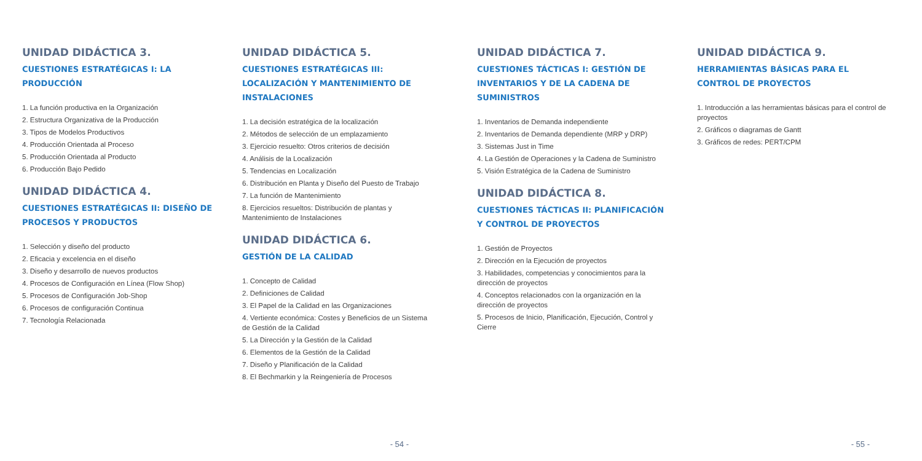UNIDAD DIDÁCTICA 3.
CUESTIONES ESTRATÉGICAS I: LA PRODUCCIÓN
1. La función productiva en la Organización
2. Estructura Organizativa de la Producción
3. Tipos de Modelos Productivos
4. Producción Orientada al Proceso
5. Producción Orientada al Producto
6. Producción Bajo Pedido
UNIDAD DIDÁCTICA 4.
CUESTIONES ESTRATÉGICAS II: DISEÑO DE PROCESOS Y PRODUCTOS
1. Selección y diseño del producto
2. Eficacia y excelencia en el diseño
3. Diseño y desarrollo de nuevos productos
4. Procesos de Configuración en Línea (Flow Shop)
5. Procesos de Configuración Job-Shop
6. Procesos de configuración Continua
7. Tecnología Relacionada
UNIDAD DIDÁCTICA 5.
CUESTIONES ESTRATÉGICAS III: LOCALIZACIÓN Y MANTENIMIENTO DE INSTALACIONES
1. La decisión estratégica de la localización
2. Métodos de selección de un emplazamiento
3. Ejercicio resuelto: Otros criterios de decisión
4. Análisis de la Localización
5. Tendencias en Localización
6. Distribución en Planta y Diseño del Puesto de Trabajo
7. La función de Mantenimiento
8. Ejercicios resueltos: Distribución de plantas y Mantenimiento de Instalaciones
UNIDAD DIDÁCTICA 6.
GESTIÓN DE LA CALIDAD
1. Concepto de Calidad
2. Definiciones de Calidad
3. El Papel de la Calidad en las Organizaciones
4. Vertiente económica: Costes y Beneficios de un Sistema de Gestión de la Calidad
5. La Dirección y la Gestión de la Calidad
6. Elementos de la Gestión de la Calidad
7. Diseño y Planificación de la Calidad
8. El Bechmarkin y la Reingeniería de Procesos
UNIDAD DIDÁCTICA 7.
CUESTIONES TÁCTICAS I: GESTIÓN DE INVENTARIOS Y DE LA CADENA DE SUMINISTROS
1. Inventarios de Demanda independiente
2. Inventarios de Demanda dependiente (MRP y DRP)
3. Sistemas Just in Time
4. La Gestión de Operaciones y la Cadena de Suministro
5. Visión Estratégica de la Cadena de Suministro
UNIDAD DIDÁCTICA 8.
CUESTIONES TÁCTICAS II: PLANIFICACIÓN Y CONTROL DE PROYECTOS
1. Gestión de Proyectos
2. Dirección en la Ejecución de proyectos
3. Habilidades, competencias y conocimientos para la dirección de proyectos
4. Conceptos relacionados con la organización en la dirección de proyectos
5. Procesos de Inicio, Planificación, Ejecución, Control y Cierre
UNIDAD DIDÁCTICA 9.
HERRAMIENTAS BÁSICAS PARA EL CONTROL DE PROYECTOS
1. Introducción a las herramientas básicas para el control de proyectos
2. Gráficos o diagramas de Gantt
3. Gráficos de redes: PERT/CPM
- 54 - - 55 -